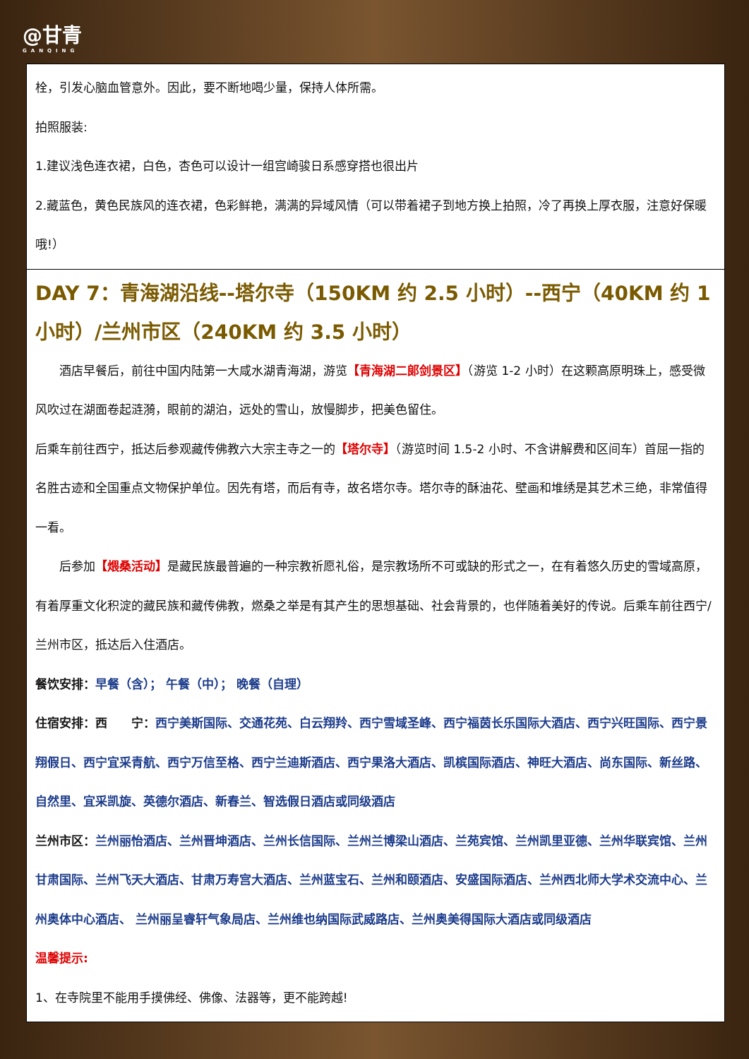@甘青
GANQING
| 栓，引发心脑血管意外。因此，要不断地喝少量，保持人体所需。 拍照服装: 1.建议浅色连衣裙，白色，杏色可以设计一组宫崎骏日系感穿搭也很出片 2.藏蓝色，黄色民族风的连衣裙，色彩鲜艳，满满的异域风情（可以带着裙子到地方换上拍照，冷了再换上厚衣服，注意好保暖哦!） |
| DAY 7：青海湖沿线--塔尔寺（150KM 约 2.5 小时）--西宁（40KM 约 1 小时）/兰州市区（240KM 约 3.5 小时） 酒店早餐后，前往中国内陆第一大咸水湖青海湖，游览 【青海湖二郎剑景区】 （游览 1-2 小时）在这颗高原明珠上，感受微风吹过在湖面卷起涟漪，眼前的湖泊，远处的雪山，放慢脚步，把美色留住。 后乘车前往西宁，抵达后参观藏传佛教六大宗主寺之一的 【塔尔寺】 （游览时间 1.5-2 小时、不含讲解费和区间车）首屈一指的名胜古迹和全国重点文物保护单位。因先有塔，而后有寺，故名塔尔寺。塔尔寺的酥油花、壁画和堆绣是其艺术三绝，非常值得一看。 后参加 【煨桑活动】 是藏民族最普遍的一种宗教祈愿礼俗，是宗教场所不可或缺的形式之一，在有着悠久历史的雪域高原，有着厚重文化积淀的藏民族和藏传佛教，燃桑之举是有其产生的思想基础、社会背景的，也伴随着美好的传说。后乘车前往西宁/兰州市区，抵达后入住酒店。 餐饮安排： 早餐（含）； 午餐（中）； 晚餐（自理） 住宿安排：西 宁： 西宁美斯国际、交通花苑、白云翔羚、西宁雪域圣峰、西宁福茵长乐国际大酒店、西宁兴旺国际、西宁景翔假日、西宁宜采青航、西宁万信至格、西宁兰迪斯酒店、西宁果洛大酒店、凯槟国际酒店、神旺大酒店、尚东国际、新丝路、自然里、宜采凯旋、英德尔酒店、新春兰、智选假日酒店或同级酒店 兰州市区： 兰州丽怡酒店、兰州晋坤酒店、兰州长信国际、兰州兰博梁山酒店、兰苑宾馆、兰州凯里亚德、兰州华联宾馆、兰州甘肃国际、兰州飞天大酒店、甘肃万寿宫大酒店、兰州蓝宝石、兰州和颐酒店、安盛国际酒店、兰州西北师大学术交流中心、兰州奥体中心酒店、 兰州丽呈睿轩气象局店、兰州维也纳国际武威路店、兰州奥美得国际大酒店或同级酒店 温馨提示: 1、在寺院里不能用手摸佛经、佛像、法器等，更不能跨越! |